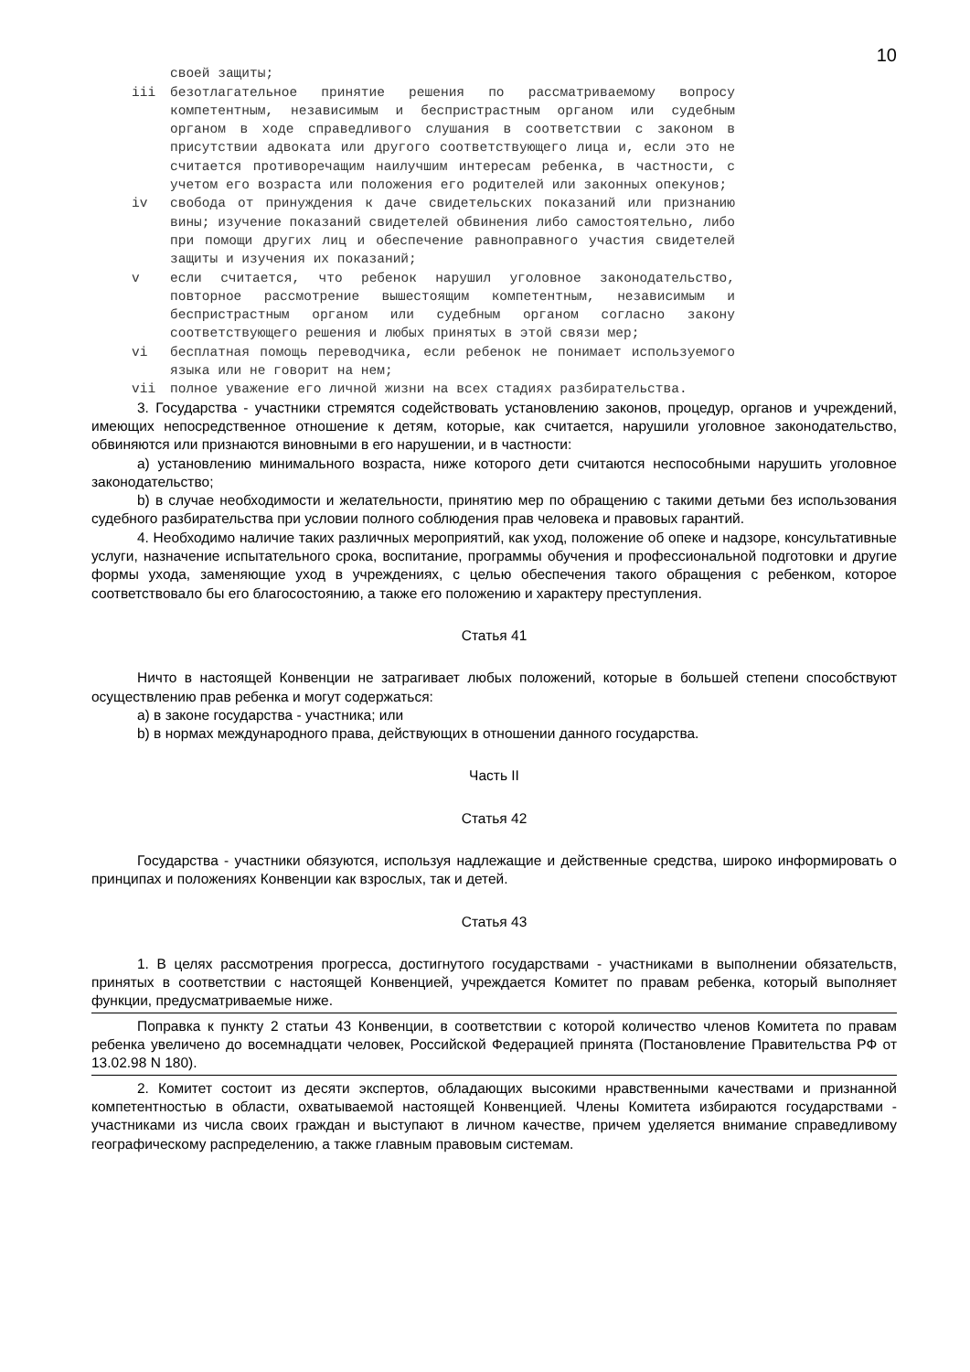10
своей защиты;
iii безотлагательное принятие решения по рассматриваемому вопросу компетентным, независимым и беспристрастным органом или судебным органом в ходе справедливого слушания в соответствии с законом в присутствии адвоката или другого соответствующего лица и, если это не считается противоречащим наилучшим интересам ребенка, в частности, с учетом его возраста или положения его родителей или законных опекунов;
iv свобода от принуждения к даче свидетельских показаний или признанию вины; изучение показаний свидетелей обвинения либо самостоятельно, либо при помощи других лиц и обеспечение равноправного участия свидетелей защиты и изучения их показаний;
v если считается, что ребенок нарушил уголовное законодательство, повторное рассмотрение вышестоящим компетентным, независимым и беспристрастным органом или судебным органом согласно закону соответствующего решения и любых принятых в этой связи мер;
vi бесплатная помощь переводчика, если ребенок не понимает используемого языка или не говорит на нем;
vii полное уважение его личной жизни на всех стадиях разбирательства.
3. Государства - участники стремятся содействовать установлению законов, процедур, органов и учреждений, имеющих непосредственное отношение к детям, которые, как считается, нарушили уголовное законодательство, обвиняются или признаются виновными в его нарушении, и в частности:
a) установлению минимального возраста, ниже которого дети считаются неспособными нарушить уголовное законодательство;
b) в случае необходимости и желательности, принятию мер по обращению с такими детьми без использования судебного разбирательства при условии полного соблюдения прав человека и правовых гарантий.
4. Необходимо наличие таких различных мероприятий, как уход, положение об опеке и надзоре, консультативные услуги, назначение испытательного срока, воспитание, программы обучения и профессиональной подготовки и другие формы ухода, заменяющие уход в учреждениях, с целью обеспечения такого обращения с ребенком, которое соответствовало бы его благосостоянию, а также его положению и характеру преступления.
Статья 41
Ничто в настоящей Конвенции не затрагивает любых положений, которые в большей степени способствуют осуществлению прав ребенка и могут содержаться:
a) в законе государства - участника; или
b) в нормах международного права, действующих в отношении данного государства.
Часть II
Статья 42
Государства - участники обязуются, используя надлежащие и действенные средства, широко информировать о принципах и положениях Конвенции как взрослых, так и детей.
Статья 43
1. В целях рассмотрения прогресса, достигнутого государствами - участниками в выполнении обязательств, принятых в соответствии с настоящей Конвенцией, учреждается Комитет по правам ребенка, который выполняет функции, предусматриваемые ниже.
Поправка к пункту 2 статьи 43 Конвенции, в соответствии с которой количество членов Комитета по правам ребенка увеличено до восемнадцати человек, Российской Федерацией принята (Постановление Правительства РФ от 13.02.98 N 180).
2. Комитет состоит из десяти экспертов, обладающих высокими нравственными качествами и признанной компетентностью в области, охватываемой настоящей Конвенцией. Члены Комитета избираются государствами - участниками из числа своих граждан и выступают в личном качестве, причем уделяется внимание справедливому географическому распределению, а также главным правовым системам.